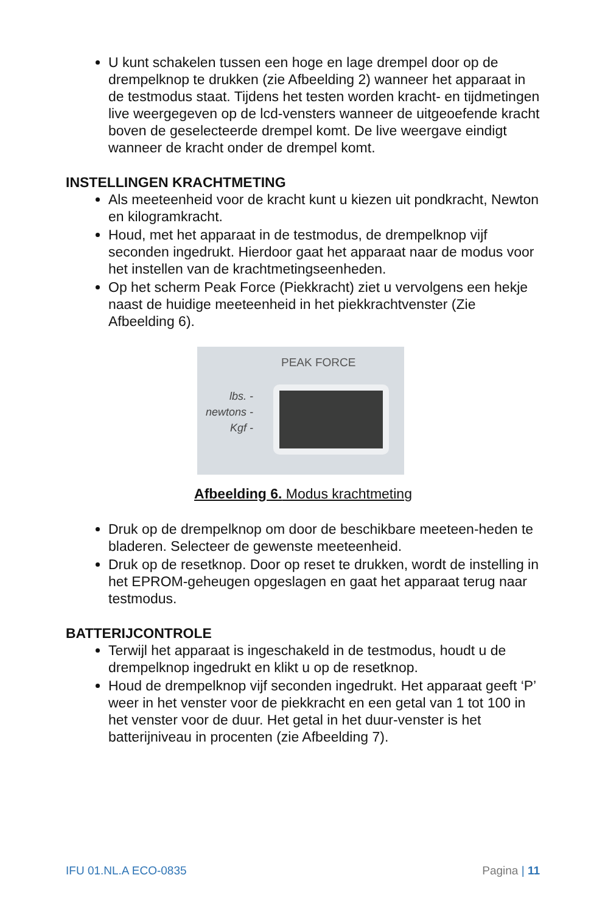U kunt schakelen tussen een hoge en lage drempel door op de drempelknop te drukken (zie Afbeelding 2) wanneer het apparaat in de testmodus staat. Tijdens het testen worden kracht- en tijdmetingen live weergegeven op de lcd-vensters wanneer de uitgeoefende kracht boven de geselecteerde drempel komt. De live weergave eindigt wanneer de kracht onder de drempel komt.
INSTELLINGEN KRACHTMETING
Als meeteenheid voor de kracht kunt u kiezen uit pondkracht, Newton en kilogramkracht.
Houd, met het apparaat in de testmodus, de drempelknop vijf seconden ingedrukt. Hierdoor gaat het apparaat naar de modus voor het instellen van de krachtmetingseenheden.
Op het scherm Peak Force (Piekkracht) ziet u vervolgens een hekje naast de huidige meeteenheid in het piekkrachtvenster (Zie Afbeelding 6).
PEAK FORCE
lbs. -
newtons -
Kgf -
Afbeelding 6. Modus krachtmeting
Druk op de drempelknop om door de beschikbare meeteen-heden te bladeren. Selecteer de gewenste meeteenheid.
Druk op de resetknop. Door op reset te drukken, wordt de instelling in het EPROM-geheugen opgeslagen en gaat het apparaat terug naar testmodus.
BATTERIJCONTROLE
Terwijl het apparaat is ingeschakeld in de testmodus, houdt u de drempelknop ingedrukt en klikt u op de resetknop.
Houd de drempelknop vijf seconden ingedrukt. Het apparaat geeft ‘P’ weer in het venster voor de piekkracht en een getal van 1 tot 100 in het venster voor de duur. Het getal in het duur-venster is het batterijniveau in procenten (zie Afbeelding 7).
IFU 01.NL.A ECO-0835 Pagina | 11